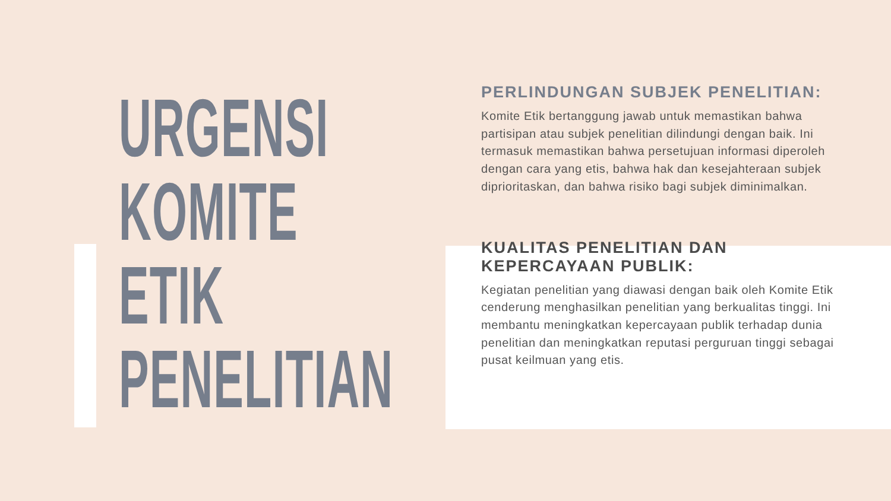URGENSI
KOMITE
ETIK
PENELITIAN
PERLINDUNGAN SUBJEK PENELITIAN:
Komite Etik bertanggung jawab untuk memastikan bahwa partisipan atau subjek penelitian dilindungi dengan baik. Ini termasuk memastikan bahwa persetujuan informasi diperoleh dengan cara yang etis, bahwa hak dan kesejahteraan subjek diprioritaskan, dan bahwa risiko bagi subjek diminimalkan.
KUALITAS PENELITIAN DAN
KEPERCAYAAN PUBLIK:
Kegiatan penelitian yang diawasi dengan baik oleh Komite Etik cenderung menghasilkan penelitian yang berkualitas tinggi. Ini membantu meningkatkan kepercayaan publik terhadap dunia penelitian dan meningkatkan reputasi perguruan tinggi sebagai pusat keilmuan yang etis.